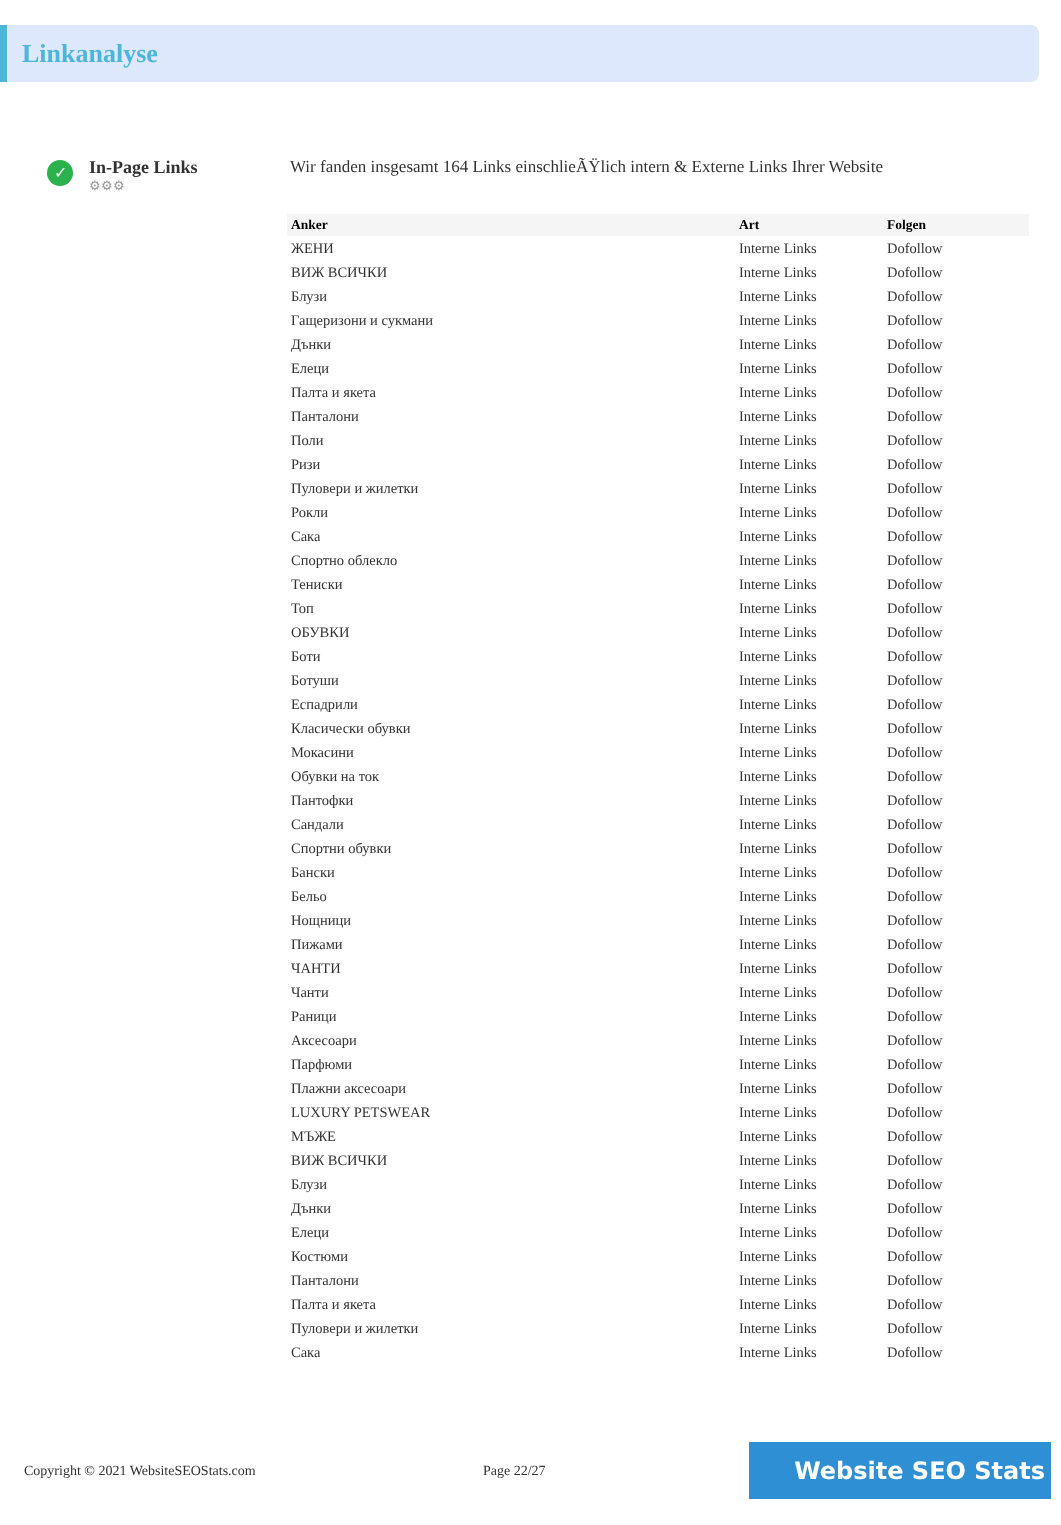Linkanalyse
✓
In-Page Links
⚙⚙⚙
Wir fanden insgesamt 164 Links einschlieÃŸlich intern & Externe Links Ihrer Website
| Anker | Art | Folgen |
| --- | --- | --- |
| ЖЕНИ | Interne Links | Dofollow |
| ВИЖ ВСИЧКИ | Interne Links | Dofollow |
| Блузи | Interne Links | Dofollow |
| Гащеризони и сукмани | Interne Links | Dofollow |
| Дънки | Interne Links | Dofollow |
| Елеци | Interne Links | Dofollow |
| Палта и якета | Interne Links | Dofollow |
| Панталони | Interne Links | Dofollow |
| Поли | Interne Links | Dofollow |
| Ризи | Interne Links | Dofollow |
| Пуловери и жилетки | Interne Links | Dofollow |
| Рокли | Interne Links | Dofollow |
| Сака | Interne Links | Dofollow |
| Спортно облекло | Interne Links | Dofollow |
| Тениски | Interne Links | Dofollow |
| Топ | Interne Links | Dofollow |
| ОБУВКИ | Interne Links | Dofollow |
| Боти | Interne Links | Dofollow |
| Ботуши | Interne Links | Dofollow |
| Еспадрили | Interne Links | Dofollow |
| Класически обувки | Interne Links | Dofollow |
| Мокасини | Interne Links | Dofollow |
| Обувки на ток | Interne Links | Dofollow |
| Пантофки | Interne Links | Dofollow |
| Сандали | Interne Links | Dofollow |
| Спортни обувки | Interne Links | Dofollow |
| Бански | Interne Links | Dofollow |
| Бельо | Interne Links | Dofollow |
| Нощници | Interne Links | Dofollow |
| Пижами | Interne Links | Dofollow |
| ЧАНТИ | Interne Links | Dofollow |
| Чанти | Interne Links | Dofollow |
| Раници | Interne Links | Dofollow |
| Аксесоари | Interne Links | Dofollow |
| Парфюми | Interne Links | Dofollow |
| Плажни аксесоари | Interne Links | Dofollow |
| LUXURY PETSWEAR | Interne Links | Dofollow |
| МЪЖЕ | Interne Links | Dofollow |
| ВИЖ ВСИЧКИ | Interne Links | Dofollow |
| Блузи | Interne Links | Dofollow |
| Дънки | Interne Links | Dofollow |
| Елеци | Interne Links | Dofollow |
| Костюми | Interne Links | Dofollow |
| Панталони | Interne Links | Dofollow |
| Палта и якета | Interne Links | Dofollow |
| Пуловери и жилетки | Interne Links | Dofollow |
| Сака | Interne Links | Dofollow |
Copyright © 2021 WebsiteSEOStats.com Page 22/27
Website SEO Stats